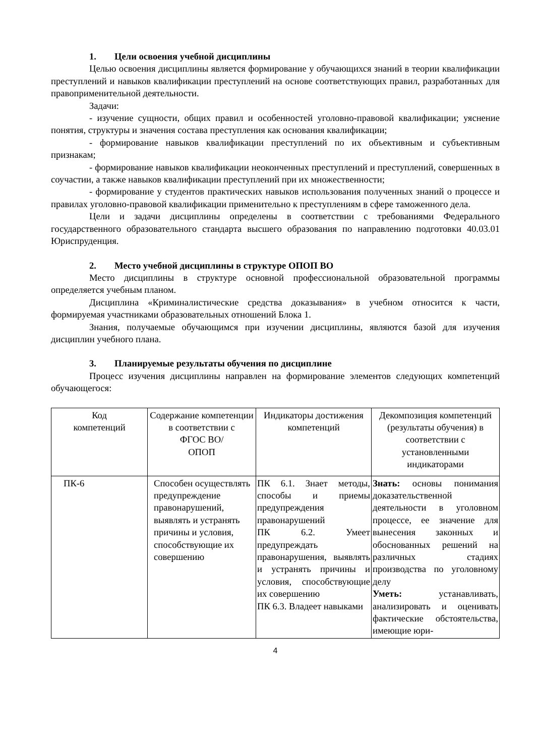1. Цели освоения учебной дисциплины
Целью освоения дисциплины является формирование у обучающихся знаний в теории квалификации преступлений и навыков квалификации преступлений на основе соответствующих правил, разработанных для правоприменительной деятельности.
Задачи:
- изучение сущности, общих правил и особенностей уголовно-правовой квалификации; уяснение понятия, структуры и значения состава преступления как основания квалификации;
- формирование навыков квалификации преступлений по их объективным и субъективным признакам;
- формирование навыков квалификации неоконченных преступлений и преступлений, совершенных в соучастии, а также навыков квалификации преступлений при их множественности;
- формирование у студентов практических навыков использования полученных знаний о процессе и правилах уголовно-правовой квалификации применительно к преступлениям в сфере таможенного дела.
Цели и задачи дисциплины определены в соответствии с требованиями Федерального государственного образовательного стандарта высшего образования по направлению подготовки 40.03.01 Юриспруденция.
2. Место учебной дисциплины в структуре ОПОП ВО
Место дисциплины в структуре основной профессиональной образовательной программы определяется учебным планом.
Дисциплина «Криминалистические средства доказывания» в учебном относится к части, формируемая участниками образовательных отношений Блока 1.
Знания, получаемые обучающимся при изучении дисциплины, являются базой для изучения дисциплин учебного плана.
3. Планируемые результаты обучения по дисциплине
Процесс изучения дисциплины направлен на формирование элементов следующих компетенций обучающегося:
| Код компетенций | Содержание компетенции в соответствии с ФГОС ВО/ ОПОП | Индикаторы достижения компетенций | Декомпозиция компетенций (результаты обучения) в соответствии с установленными индикаторами |
| ПК-6 | Способен осуществлять предупреждение правонарушений, выявлять и устранять причины и условия, способствующие их совершению | ПК 6.1. Знает методы, способы и приемы предупреждения правонарушений ПК 6.2. Умеет предупреждать правонарушения, выявлять и устранять причины и условия, способствующие их совершению ПК 6.3. Владеет навыками | Знать: основы понимания доказательственной деятельности в уголовном процессе, ее значение для вынесения законных и обоснованных решений на различных стадиях производства по уголовному делу Уметь: устанавливать, анализировать и оценивать фактические обстоятельства, имеющие юри- |
4